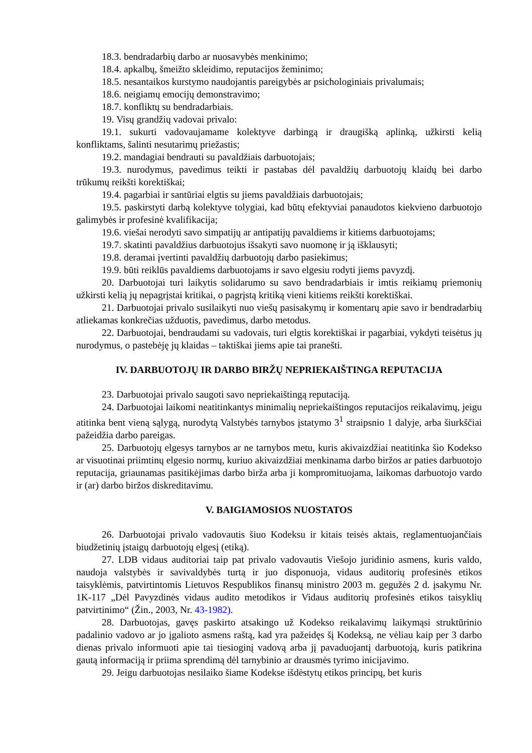18.3. bendradarbių darbo ar nuosavybės menkinimo;
18.4. apkalbų, šmeižto skleidimo, reputacijos žeminimo;
18.5. nesantaikos kurstymo naudojantis pareigybės ar psichologiniais privalumais;
18.6. neigiamų emocijų demonstravimo;
18.7. konfliktų su bendradarbiais.
19. Visų grandžių vadovai privalo:
19.1. sukurti vadovaujamame kolektyve darbingą ir draugišką aplinką, užkirsti kelią konfliktams, šalinti nesutarimų priežastis;
19.2. mandagiai bendrauti su pavaldžiais darbuotojais;
19.3. nurodymus, pavedimus teikti ir pastabas dėl pavaldžių darbuotojų klaidų bei darbo trūkumų reikšti korektiškai;
19.4. pagarbiai ir santūriai elgtis su jiems pavaldžiais darbuotojais;
19.5. paskirstyti darbą kolektyve tolygiai, kad būtų efektyviai panaudotos kiekvieno darbuotojo galimybės ir profesinė kvalifikacija;
19.6. viešai nerodyti savo simpatijų ar antipatijų pavaldiems ir kitiems darbuotojams;
19.7. skatinti pavaldžius darbuotojus išsakyti savo nuomonę ir ją išklausyti;
19.8. deramai įvertinti pavaldžių darbuotojų darbo pasiekimus;
19.9. būti reiklūs pavaldiems darbuotojams ir savo elgesiu rodyti jiems pavyzdį.
20. Darbuotojai turi laikytis solidarumo su savo bendradarbiais ir imtis reikiamų priemonių užkirsti kelią jų nepagrįstai kritikai, o pagrįstą kritiką vieni kitiems reikšti korektiškai.
21. Darbuotojai privalo susilaikyti nuo viešų pasisakymų ir komentarų apie savo ir bendradarbių atliekamas konkrečias užduotis, pavedimus, darbo metodus.
22. Darbuotojai, bendraudami su vadovais, turi elgtis korektiškai ir pagarbiai, vykdyti teisėtus jų nurodymus, o pastebėję jų klaidas – taktiškai jiems apie tai pranešti.
IV. DARBUOTOJŲ IR DARBO BIRŽŲ NEPRIEKAIŠTINGA REPUTACIJA
23. Darbuotojai privalo saugoti savo nepriekaištingą reputaciją.
24. Darbuotojai laikomi neatitinkantys minimalių nepriekaištingos reputacijos reikalavimų, jeigu atitinka bent vieną sąlygą, nurodytą Valstybės tarnybos įstatymo 3<sup>1</sup> straipsnio 1 dalyje, arba šiurkščiai pažeidžia darbo pareigas.
25. Darbuotojų elgesys tarnybos ar ne tarnybos metu, kuris akivaizdžiai neatitinka šio Kodekso ar visuotinai priimtinų elgesio normų, kuriuo akivaizdžiai menkinama darbo biržos ar paties darbuotojo reputacija, griaunamas pasitikėjimas darbo birža arba ji kompromituojama, laikomas darbuotojo vardo ir (ar) darbo biržos diskreditavimu.
V. BAIGIAMOSIOS NUOSTATOS
26. Darbuotojai privalo vadovautis šiuo Kodeksu ir kitais teisės aktais, reglamentuojančiais biudžetinių įstaigų darbuotojų elgesį (etiką).
27. LDB vidaus auditoriai taip pat privalo vadovautis Viešojo juridinio asmens, kuris valdo, naudoja valstybės ir savivaldybės turtą ir juo disponuoja, vidaus auditorių profesinės etikos taisyklėmis, patvirtintomis Lietuvos Respublikos finansų ministro 2003 m. gegužės 2 d. įsakymu Nr. 1K-117 „Dėl Pavyzdinės vidaus audito metodikos ir Vidaus auditorių profesinės etikos taisyklių patvirtinimo“ (Žin., 2003, Nr. 43-1982).
28. Darbuotojas, gavęs paskirto atsakingo už Kodekso reikalavimų laikymąsi struktūrinio padalinio vadovo ar jo įgalioto asmens raštą, kad yra pažeidęs šį Kodeksą, ne vėliau kaip per 3 darbo dienas privalo informuoti apie tai tiesioginį vadovą arba jį pavaduojantį darbuotoją, kuris patikrina gautą informaciją ir priima sprendimą dėl tarnybinio ar drausmės tyrimo inicijavimo.
29. Jeigu darbuotojas nesilaiko šiame Kodekse išdėstytų etikos principų, bet kuris